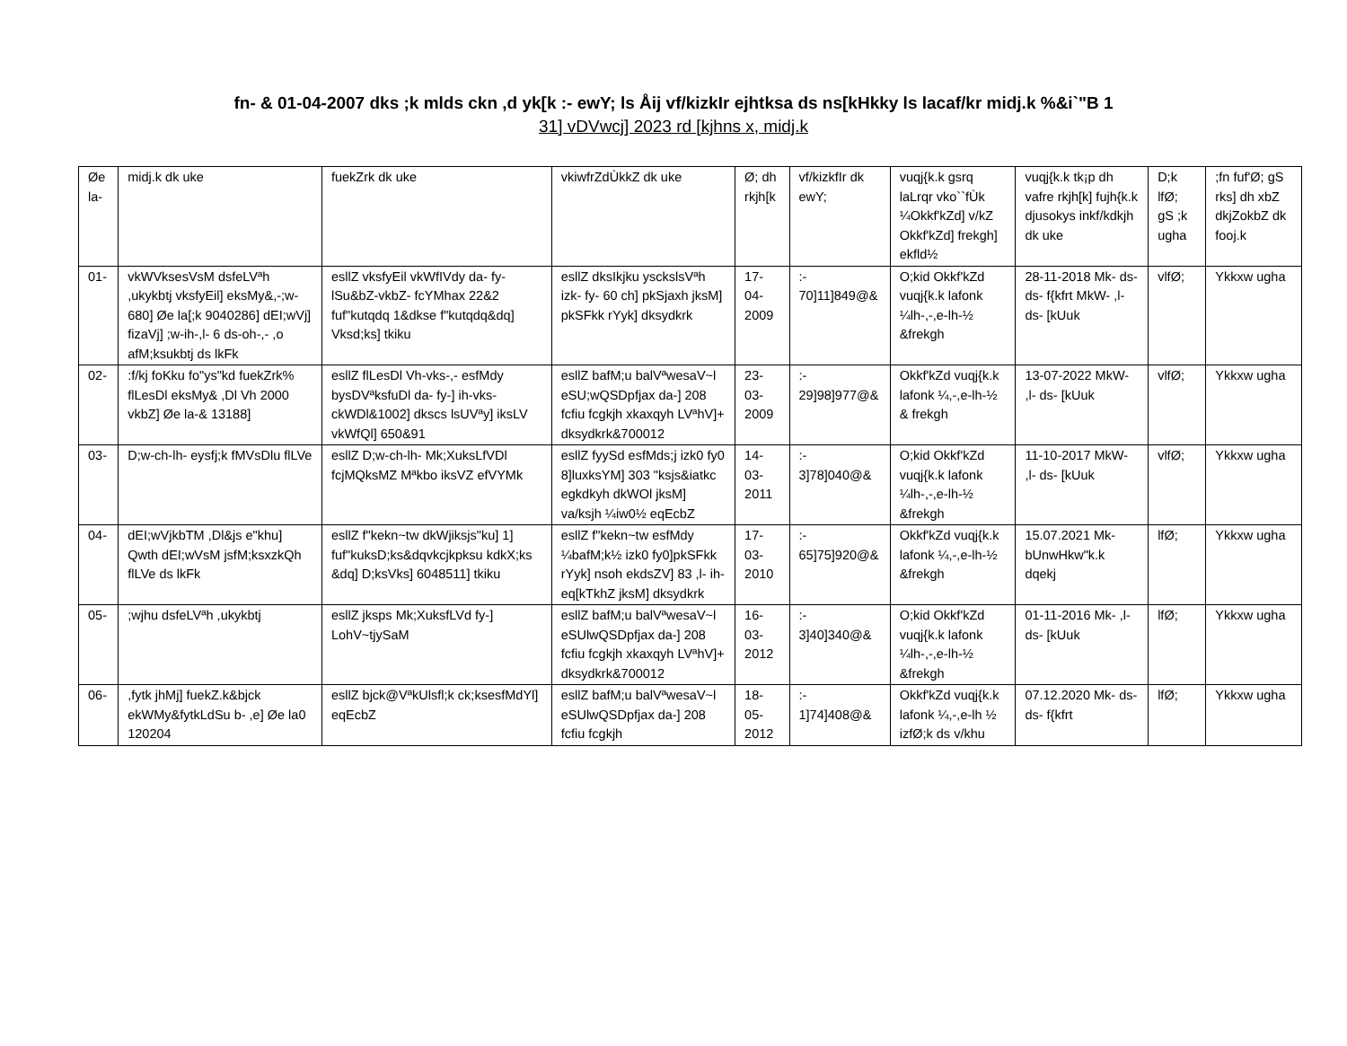fn- & 01-04-2007 dks ;k mlds ckn ,d yk[k :- ewY; ls Åij vf/kizkIr ejhtksa ds ns[kHkky ls lacaf/kr midj.k %&i`"B 1
31] vDVwcj] 2023 rd [kjhns x, midj.k
| Øe la- | midj.k dk uke | fuekZrk dk uke | vkiwfrZdÙkkZ dk uke | Ø; dh rkjh[k | vf/kizkfIr dk ewY; | vuqj{k.k gsrq laLrqr vko``fÙk ¼Okkf'kZd] v/kZ Okkf'kZd] frekgh] ekfld½ | vuqj{k.k tk¡p dh vafre rkjh[k] fujh{k.k djusokys inkf/kdkjh dk uke | D;k lfØ; gS ;k ugha | ;fn fuf'Ø; gS rks] dh xbZ dkjZokbZ dk fooj.k |
| 01- | vkWVksesVsM dsfeLVªh ,ukykbtj vksfyEil] eksMy&,-;w- 680] Øe la[;k 9040286] dEI;wVj] fizaVj] ;w-ih-,l- 6 ds-oh-,- ,o afM;ksukbtj ds lkFk | esllZ vksfyEil vkWfIVdy da- fy- lSu&bZ-vkbZ- fcYMhax 22&2 fuf"kutqdq 1&dkse f"kutqdq&dq] Vksd;ks] tkiku | esllZ dksIkjku ysckslsVªh izk- fy- 60 ch] pkSjaxh jksM] pkSFkk rYyk] dksydkrk | 17-04-2009 | :- 70]11]849@& | O;kid Okkf'kZd vuqj{k.k lafonk ¼lh-,-,e-lh-½ &frekgh | 28-11-2018 Mk- ds- ds- f{kfrt MkW- ,l- ds- [kUuk | vlfØ; | Ykkxw ugha |
| 02- | :f/kj foKku fo"ys"kd fuekZrk% flLesDl eksMy& ,Dl Vh 2000 vkbZ] Øe la-& 13188] | esllZ flLesDl Vh-vks-,- esfMdy bysDVªksfuDl da- fy-] ih-vks- ckWDl&1002] dkscs lsUVªy] iksLV vkWfQl] 650&91 | esllZ bafM;u balVªwesaV~l eSU;wQSDpfjax da-] 208 fcfiu fcgkjh xkaxqyh LVªhV]+ dksydkrk&700012 | 23-03-2009 | :- 29]98]977@& | Okkf'kZd vuqj{k.k lafonk ¼,-,e-lh-½ & frekgh | 13-07-2022 MkW- ,l- ds- [kUuk | vlfØ; | Ykkxw ugha |
| 03- | D;w-ch-lh- eysfj;k fMVsDlu flLVe | esllZ D;w-ch-lh- Mk;XuksLfVDl fcjMQksMZ Mªkbo iksVZ efVYMk | esllZ fyySd esfMds;j izk0 fy0 8]luxksYM] 303 "ksjs&iatkc egkdkyh dkWOl jksM] va/ksjh ¼iw0½ eqEcbZ | 14-03-2011 | :- 3]78]040@& | O;kid Okkf'kZd vuqj{k.k lafonk ¼lh-,-,e-lh-½ &frekgh | 11-10-2017 MkW- ,l- ds- [kUuk | vlfØ; | Ykkxw ugha |
| 04- | dEI;wVjkbTM ,Dl&js e"khu] Qwth dEI;wVsM jsfM;ksxzkQh flLVe ds lkFk | esllZ f"kekn~tw dkWjiksjs"ku] 1] fuf"kuksD;ks&dqvkcjkpksu kdkX;ks &dq] D;ksVks] 6048511] tkiku | esllZ f"kekn~tw esfMdy ¼bafM;k½ izk0 fy0]pkSFkk rYyk] nsoh ekdsZV] 83 ,l- ih- eq[kTkhZ jksM] dksydkrk | 17-03-2010 | :- 65]75]920@& | Okkf'kZd vuqj{k.k lafonk ¼,-,e-lh-½ &frekgh | 15.07.2021 Mk- bUnwHkw"k.k dqekj | lfØ; | Ykkxw ugha |
| 05- | ;wjhu dsfeLVªh ,ukykbtj | esllZ jksps Mk;XuksfLVd fy-] LohV~tjySaM | esllZ bafM;u balVªwesaV~l eSUlwQSDpfjax da-] 208 fcfiu fcgkjh xkaxqyh LVªhV]+ dksydkrk&700012 | 16-03-2012 | :- 3]40]340@& | O;kid Okkf'kZd vuqj{k.k lafonk ¼lh-,-,e-lh-½ &frekgh | 01-11-2016 Mk- ,l- ds- [kUuk | lfØ; | Ykkxw ugha |
| 06- | ,fytk jhMj] fuekZ.k&bjck ekWMy&fytkLdSu b- ,e] Øe la0 120204 | esllZ bjck@VªkUlsfl;k ck;ksesfMdYl] eqEcbZ | esllZ bafM;u balVªwesaV~l eSUlwQSDpfjax da-] 208 fcfiu fcgkjh | 18-05-2012 | :- 1]74]408@& | Okkf'kZd vuqj{k.k lafonk ¼,-,e-lh ½ izfØ;k ds v/khu | 07.12.2020 Mk- ds- ds- f{kfrt | lfØ; | Ykkxw ugha |